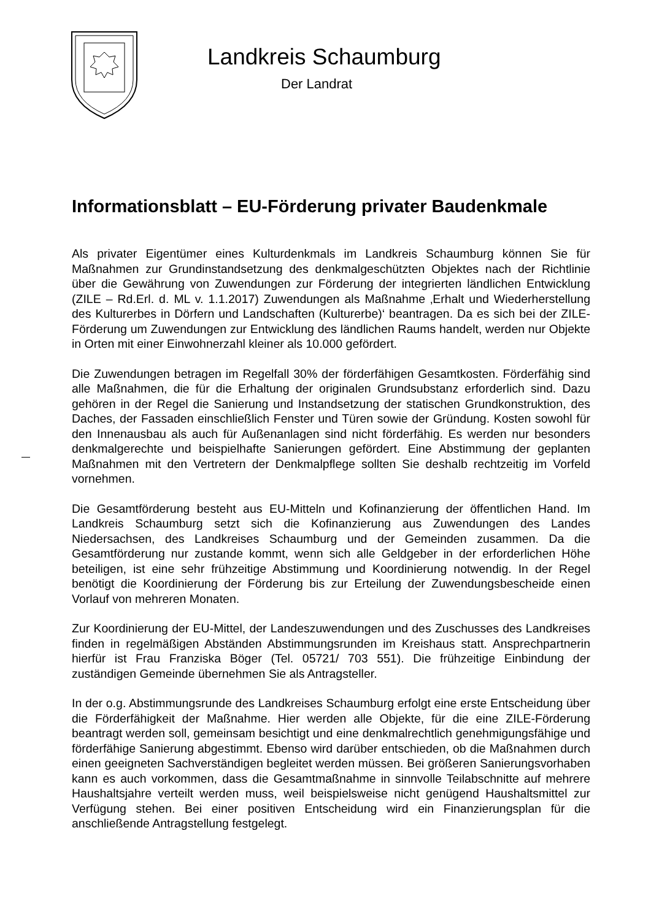Landkreis Schaumburg
Der Landrat
Informationsblatt – EU-Förderung privater Baudenkmale
Als privater Eigentümer eines Kulturdenkmals im Landkreis Schaumburg können Sie für Maßnahmen zur Grundinstandsetzung des denkmalgeschützten Objektes nach der Richtlinie über die Gewährung von Zuwendungen zur Förderung der integrierten ländlichen Entwicklung (ZILE – Rd.Erl. d. ML v. 1.1.2017) Zuwendungen als Maßnahme ‚Erhalt und Wiederherstellung des Kulturerbes in Dörfern und Landschaften (Kulturerbe)‘ beantragen. Da es sich bei der ZILE-Förderung um Zuwendungen zur Entwicklung des ländlichen Raums handelt, werden nur Objekte in Orten mit einer Einwohnerzahl kleiner als 10.000 gefördert.
Die Zuwendungen betragen im Regelfall 30% der förderfähigen Gesamtkosten. Förderfähig sind alle Maßnahmen, die für die Erhaltung der originalen Grundsubstanz erforderlich sind. Dazu gehören in der Regel die Sanierung und Instandsetzung der statischen Grundkonstruktion, des Daches, der Fassaden einschließlich Fenster und Türen sowie der Gründung. Kosten sowohl für den Innenausbau als auch für Außenanlagen sind nicht förderfähig. Es werden nur besonders denkmalgerechte und beispielhafte Sanierungen gefördert. Eine Abstimmung der geplanten Maßnahmen mit den Vertretern der Denkmalpflege sollten Sie deshalb rechtzeitig im Vorfeld vornehmen.
Die Gesamtförderung besteht aus EU-Mitteln und Kofinanzierung der öffentlichen Hand. Im Landkreis Schaumburg setzt sich die Kofinanzierung aus Zuwendungen des Landes Niedersachsen, des Landkreises Schaumburg und der Gemeinden zusammen. Da die Gesamtförderung nur zustande kommt, wenn sich alle Geldgeber in der erforderlichen Höhe beteiligen, ist eine sehr frühzeitige Abstimmung und Koordinierung notwendig. In der Regel benötigt die Koordinierung der Förderung bis zur Erteilung der Zuwendungsbescheide einen Vorlauf von mehreren Monaten.
Zur Koordinierung der EU-Mittel, der Landeszuwendungen und des Zuschusses des Landkreises finden in regelmäßigen Abständen Abstimmungsrunden im Kreishaus statt. Ansprechpartnerin hierfür ist Frau Franziska Böger (Tel. 05721/ 703 551). Die frühzeitige Einbindung der zuständigen Gemeinde übernehmen Sie als Antragsteller.
In der o.g. Abstimmungsrunde des Landkreises Schaumburg erfolgt eine erste Entscheidung über die Förderfähigkeit der Maßnahme. Hier werden alle Objekte, für die eine ZILE-Förderung beantragt werden soll, gemeinsam besichtigt und eine denkmalrechtlich genehmigungsfähige und förderfähige Sanierung abgestimmt. Ebenso wird darüber entschieden, ob die Maßnahmen durch einen geeigneten Sachverständigen begleitet werden müssen. Bei größeren Sanierungsvorhaben kann es auch vorkommen, dass die Gesamtmaßnahme in sinnvolle Teilabschnitte auf mehrere Haushaltsjahre verteilt werden muss, weil beispielsweise nicht genügend Haushaltsmittel zur Verfügung stehen. Bei einer positiven Entscheidung wird ein Finanzierungsplan für die anschließende Antragstellung festgelegt.